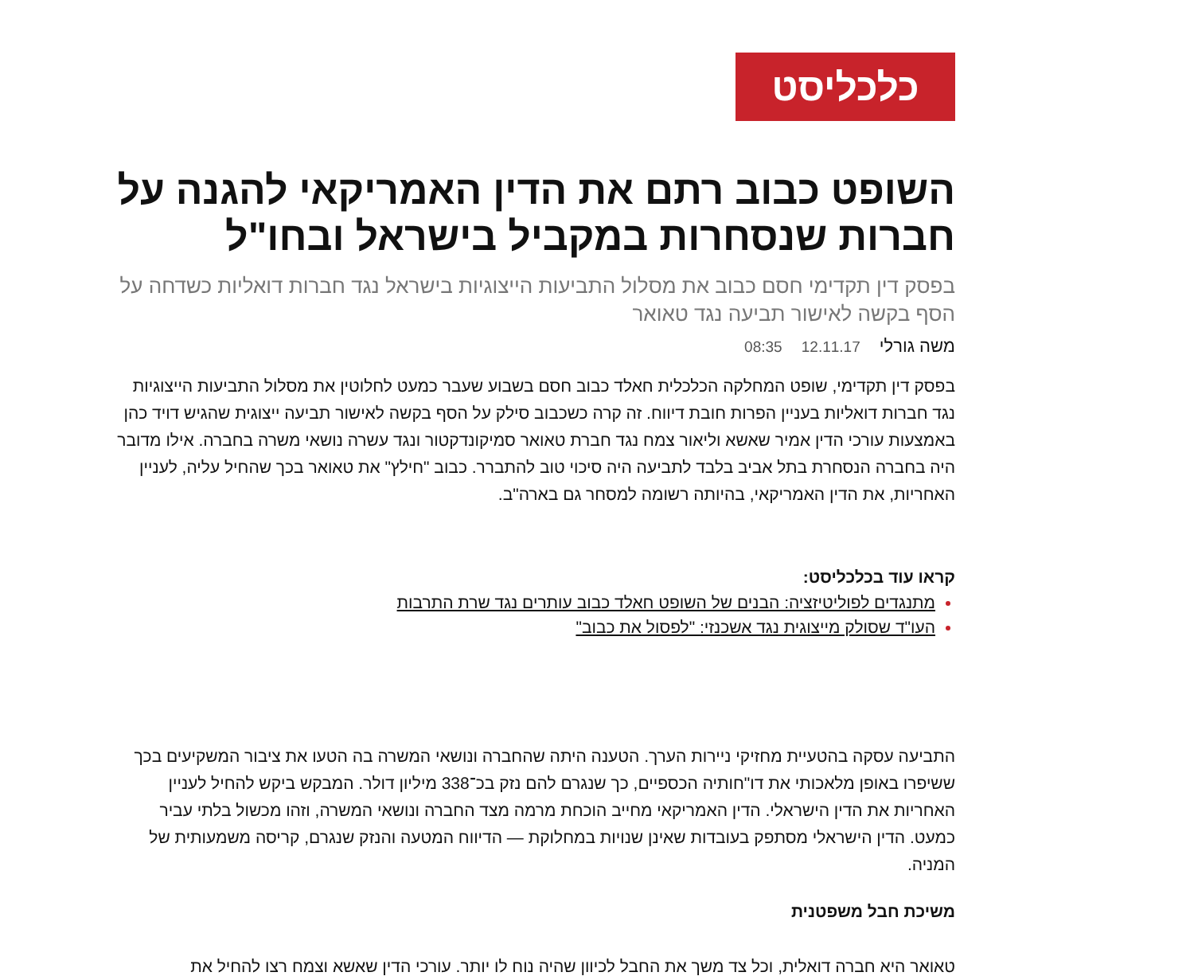כלכליסט
השופט כבוב רתם את הדין האמריקאי להגנה על חברות שנסחרות במקביל בישראל ובחו"ל
בפסק דין תקדימי חסם כבוב את מסלול התביעות הייצוגיות בישראל נגד חברות דואליות כשדחה על הסף בקשה לאישור תביעה נגד טאואר
משה גורלי 12.11.17 08:35
בפסק דין תקדימי, שופט המחלקה הכלכלית חאלד כבוב חסם בשבוע שעבר כמעט לחלוטין את מסלול התביעות הייצוגיות נגד חברות דואליות בעניין הפרות חובת דיווח. זה קרה כשכבוב סילק על הסף בקשה לאישור תביעה ייצוגית שהגיש דויד כהן באמצעות עורכי הדין אמיר שאשא וליאור צמח נגד חברת טאואר סמיקונדקטור ונגד עשרה נושאי משרה בחברה. אילו מדובר היה בחברה הנסחרת בתל אביב בלבד לתביעה היה סיכוי טוב להתברר. כבוב "חילץ" את טאואר בכך שהחיל עליה, לעניין האחריות, את הדין האמריקאי, בהיותה רשומה למסחר גם בארה"ב.
קראו עוד בכלכליסט:
מתנגדים לפוליטיזציה: הבנים של השופט חאלד כבוב עותרים נגד שרת התרבות
העו"ד שסולק מייצוגית נגד אשכנזי: "לפסול את כבוב"
התביעה עסקה בהטעיית מחזיקי ניירות הערך. הטענה היתה שהחברה ונושאי המשרה בה הטעו את ציבור המשקיעים בכך ששיפרו באופן מלאכותי את דו"חותיה הכספיים, כך שנגרם להם נזק בכ־338 מיליון דולר. המבקש ביקש להחיל לעניין האחריות את הדין הישראלי. הדין האמריקאי מחייב הוכחת מרמה מצד החברה ונושאי המשרה, וזהו מכשול בלתי עביר כמעט. הדין הישראלי מסתפק בעובדות שאינן שנויות במחלוקת — הדיווח המטעה והנזק שנגרם, קריסה משמעותית של המניה.
משיכת חבל משפטנית
טאואר היא חברה דואלית, וכל צד משך את החבל לכיוון שהיה נוח לו יותר. עורכי הדין שאשא וצמח רצו להחיל את